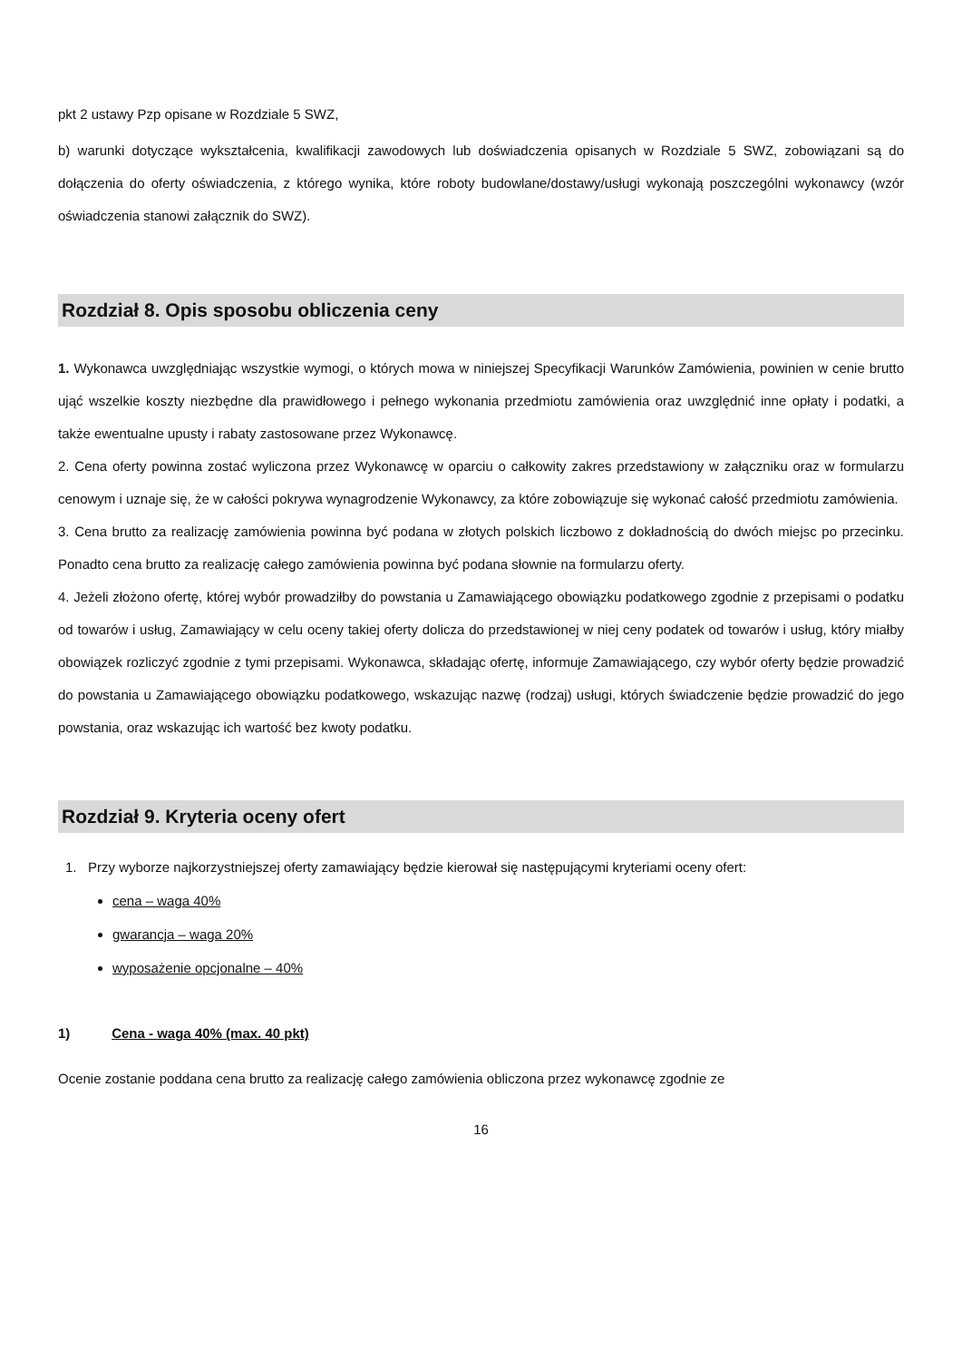pkt 2 ustawy Pzp opisane w Rozdziale 5 SWZ,
b) warunki dotyczące wykształcenia, kwalifikacji zawodowych lub doświadczenia opisanych w Rozdziale 5 SWZ, zobowiązani są do dołączenia do oferty oświadczenia, z którego wynika, które roboty budowlane/dostawy/usługi wykonają poszczególni wykonawcy (wzór oświadczenia stanowi załącznik do SWZ).
Rozdział 8. Opis sposobu obliczenia ceny
1. Wykonawca uwzględniając wszystkie wymogi, o których mowa w niniejszej Specyfikacji Warunków Zamówienia, powinien w cenie brutto ująć wszelkie koszty niezbędne dla prawidłowego i pełnego wykonania przedmiotu zamówienia oraz uwzględnić inne opłaty i podatki, a także ewentualne upusty i rabaty zastosowane przez Wykonawcę.
2. Cena oferty powinna zostać wyliczona przez Wykonawcę w oparciu o całkowity zakres przedstawiony w załączniku oraz w formularzu cenowym i uznaje się, że w całości pokrywa wynagrodzenie Wykonawcy, za które zobowiązuje się wykonać całość przedmiotu zamówienia.
3. Cena brutto za realizację zamówienia powinna być podana w złotych polskich liczbowo z dokładnością do dwóch miejsc po przecinku. Ponadto cena brutto za realizację całego zamówienia powinna być podana słownie na formularzu oferty.
4. Jeżeli złożono ofertę, której wybór prowadziłby do powstania u Zamawiającego obowiązku podatkowego zgodnie z przepisami o podatku od towarów i usług, Zamawiający w celu oceny takiej oferty dolicza do przedstawionej w niej ceny podatek od towarów i usług, który miałby obowiązek rozliczyć zgodnie z tymi przepisami. Wykonawca, składając ofertę, informuje Zamawiającego, czy wybór oferty będzie prowadzić do powstania u Zamawiającego obowiązku podatkowego, wskazując nazwę (rodzaj) usługi, których świadczenie będzie prowadzić do jego powstania, oraz wskazując ich wartość bez kwoty podatku.
Rozdział 9. Kryteria oceny ofert
1. Przy wyborze najkorzystniejszej oferty zamawiający będzie kierował się następującymi kryteriami oceny ofert:
cena – waga 40%
gwarancja – waga 20%
wyposażenie opcjonalne – 40%
1) Cena - waga 40% (max. 40 pkt)
Ocenie zostanie poddana cena brutto za realizację całego zamówienia obliczona przez wykonawcę zgodnie ze
16